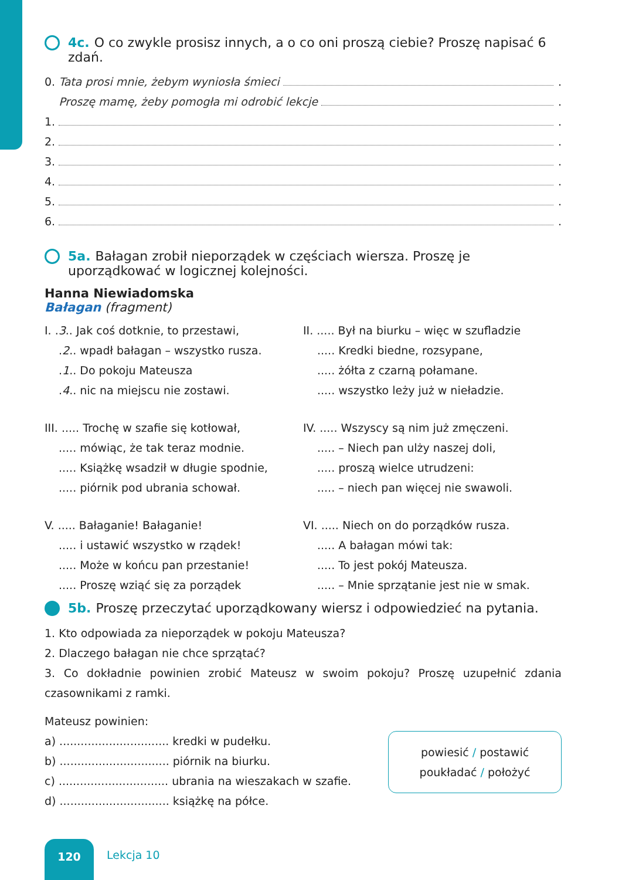4c. O co zwykle prosisz innych, a o co oni proszą ciebie? Proszę napisać 6 zdań.
0. Tata prosi mnie, żebym wyniosła śmieci .
Proszę mamę, żeby pomogła mi odrobić lekcje .
1. .
2. .
3. .
4. .
5. .
6. .
5a. Bałagan zrobił nieporządek w częściach wiersza. Proszę je uporządkować w logicznej kolejności.
Hanna Niewiadomska
Bałagan (fragment)
I. .3.. Jak coś dotknie, to przestawi,
.2.. wpadł bałagan – wszystko rusza.
.1.. Do pokoju Mateusza
.4.. nic na miejscu nie zostawi.
II. ..... Był na biurku – więc w szufladzie
..... Kredki biedne, rozsypane,
..... żółta z czarną połamane.
..... wszystko leży już w nieładzie.
III. ..... Trochę w szafie się kotłował,
..... mówiąc, że tak teraz modnie.
..... Książkę wsadził w długie spodnie,
..... piórnik pod ubrania schował.
IV. ..... Wszyscy są nim już zmęczeni.
..... – Niech pan ulży naszej doli,
..... proszą wielce utrudzeni:
..... – niech pan więcej nie swawoli.
V. ..... Bałaganie! Bałaganie!
..... i ustawić wszystko w rządek!
..... Może w końcu pan przestanie!
..... Proszę wziąć się za porządek
VI. ..... Niech on do porządków rusza.
..... A bałagan mówi tak:
..... To jest pokój Mateusza.
..... – Mnie sprzątanie jest nie w smak.
5b. Proszę przeczytać uporządkowany wiersz i odpowiedzieć na pytania.
1. Kto odpowiada za nieporządek w pokoju Mateusza?
2. Dlaczego bałagan nie chce sprzątać?
3. Co dokładnie powinien zrobić Mateusz w swoim pokoju? Proszę uzupełnić zdania czasownikami z ramki.
Mateusz powinien:
a) ............................... kredki w pudełku.
b) ............................... piórnik na biurku.
c) ............................... ubrania na wieszakach w szafie.
d) ............................... książkę na półce.
powiesić / postawić
poukładać / położyć
120
Lekcja 10